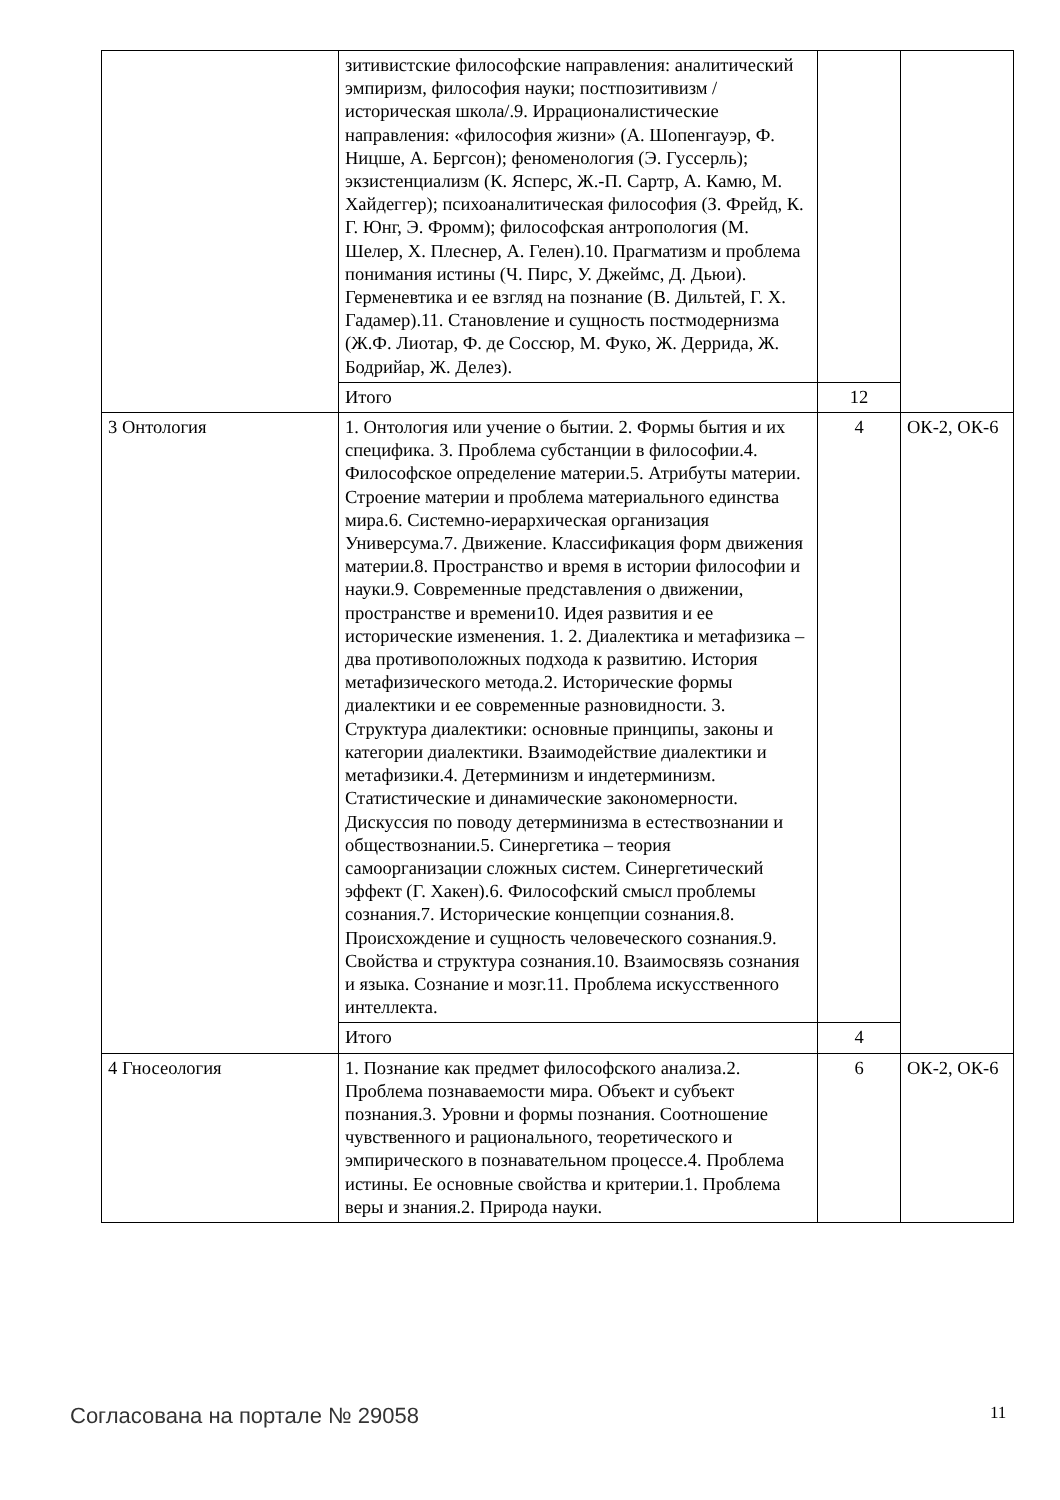| | зитивистские философские направления: аналитический эмпиризм, философия науки; постпозитивизм /историческая школа/.9. Иррационалистические направления: «философия жизни» (А. Шопенгауэр, Ф. Ницше, А. Бергсон); феноменология (Э. Гуссерль); экзистенциализм (К. Ясперс, Ж.-П. Сартр, А. Камю, М. Хайдеггер); психоаналитическая философия (З. Фрейд, К. Г. Юнг, Э. Фромм); философская антропология (М. Шелер, Х. Плеснер, А. Гелен).10. Прагматизм и проблема понимания истины (Ч. Пирс, У. Джеймс, Д. Дьюи). Герменевтика и ее взгляд на познание (В. Дильтей, Г. Х. Гадамер).11. Становление и сущность постмодернизма (Ж.Ф. Лиотар, Ф. де Соссюр, М. Фуко, Ж. Деррида, Ж. Бодрийар, Ж. Делез). | | |
| | Итого | 12 | |
| 3 Онтология | 1. Онтология или учение о бытии. 2. Формы бытия и их специфика. 3. Проблема субстанции в философии.4. Философское определение материи.5. Атрибуты материи. Строение материи и проблема материального единства мира.6. Системно-иерархическая организация Универсума.7. Движение. Классификация форм движения материи.8. Пространство и время в истории философии и науки.9. Современные представления о движении, пространстве и времени10. Идея развития и ее исторические изменения. 1. 2. Диалектика и метафизика – два противоположных подхода к развитию. История метафизического метода.2. Исторические формы диалектики и ее современные разновидности. 3. Структура диалектики: основные принципы, законы и категории диалектики. Взаимодействие диалектики и метафизики.4. Детерминизм и индетерминизм. Статистические и динамические закономерности. Дискуссия по поводу детерминизма в естествознании и обществознании.5. Синергетика – теория самоорганизации сложных систем. Синергетический эффект (Г. Хакен).6. Философский смысл проблемы сознания.7. Исторические концепции сознания.8. Происхождение и сущность человеческого сознания.9. Свойства и структура сознания.10. Взаимосвязь сознания и языка. Сознание и мозг.11. Проблема искусственного интеллекта. | 4 | ОК-2, ОК-6 |
| | Итого | 4 | |
| 4 Гносеология | 1. Познание как предмет философского анализа.2. Проблема познаваемости мира. Объект и субъект познания.3. Уровни и формы познания. Соотношение чувственного и рационального, теоретического и эмпирического в познавательном процессе.4. Проблема истины. Ее основные свойства и критерии.1. Проблема веры и знания.2. Природа науки. | 6 | ОК-2, ОК-6 |
Согласована на портале № 29058 11